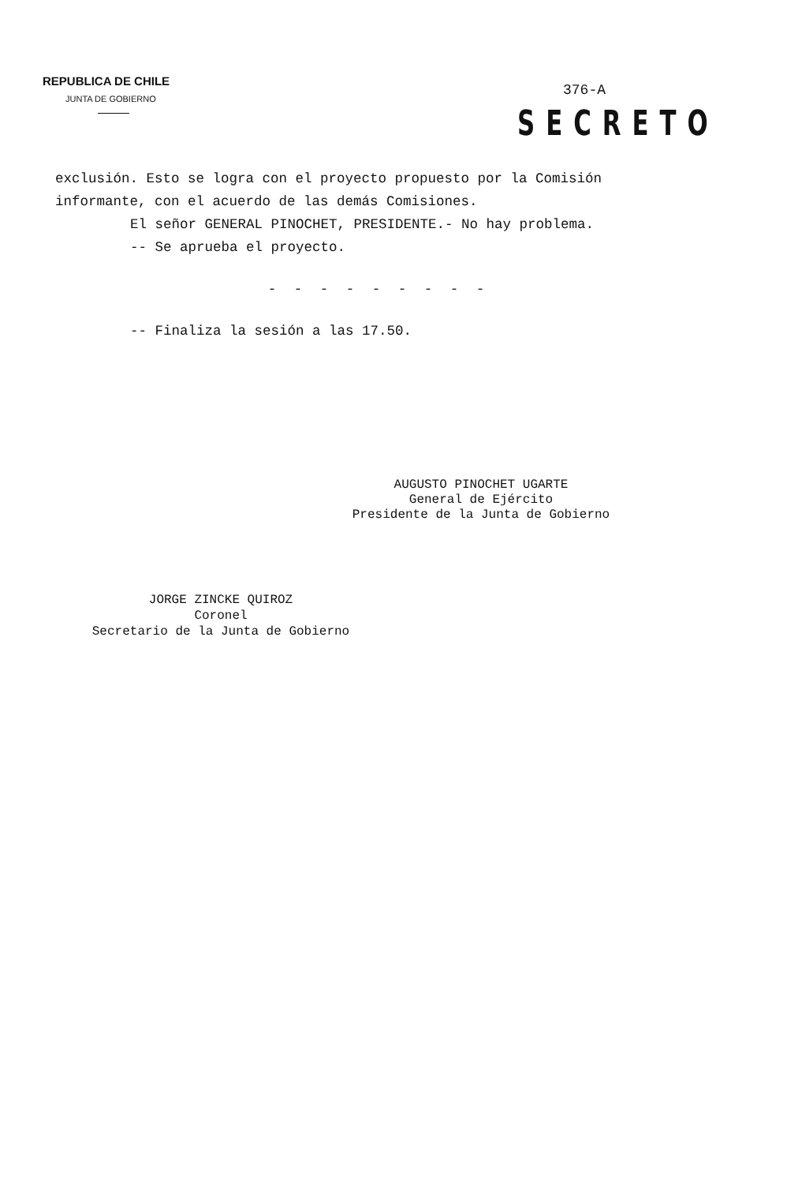REPUBLICA DE CHILE
JUNTA DE GOBIERNO
376-A
SECRETO
exclusión. Esto se logra con el proyecto propuesto por la Comisión informante, con el acuerdo de las demás Comisiones.
El señor GENERAL PINOCHET, PRESIDENTE.- No hay problema.
-- Se aprueba el proyecto.
- - - - - - - - -
-- Finaliza la sesión a las 17.50.
AUGUSTO PINOCHET UGARTE
General de Ejército
Presidente de la Junta de Gobierno
JORGE ZINCKE QUIROZ
Coronel
Secretario de la Junta de Gobierno